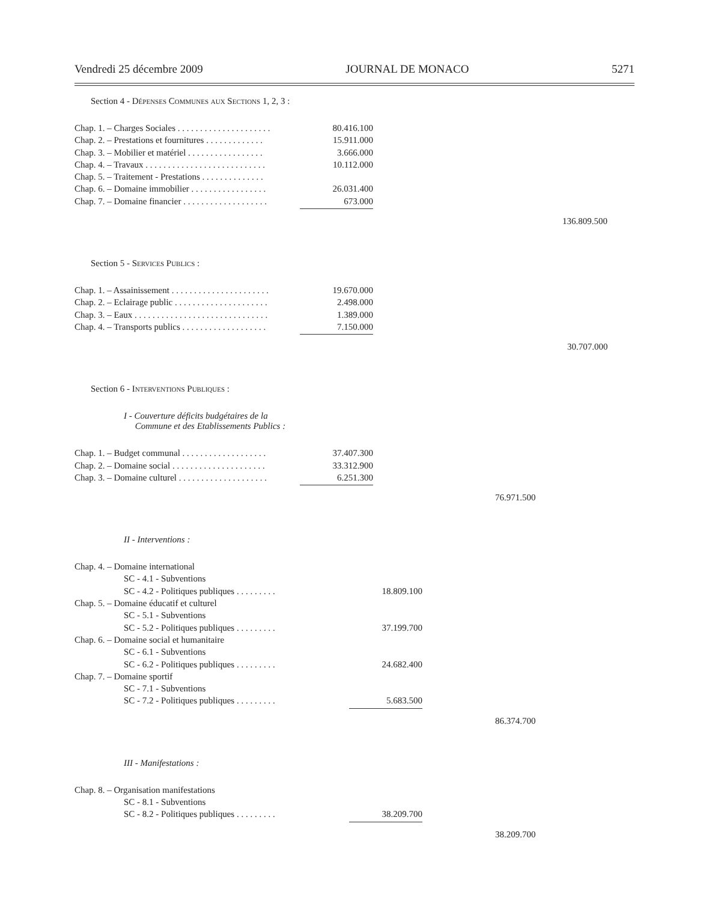Vendredi 25 décembre 2009 JOURNAL DE MONACO 5271
Section 4 - Dépenses Communes aux Sections 1, 2, 3 :
| Chap. 1. – Charges Sociales . . . . . . . . . . . . . . . . . . . . . | 80.416.100 |
| Chap. 2. – Prestations et fournitures . . . . . . . . . . . . . | 15.911.000 |
| Chap. 3. – Mobilier et matériel . . . . . . . . . . . . . . . . . | 3.666.000 |
| Chap. 4. – Travaux . . . . . . . . . . . . . . . . . . . . . . . . . . . | 10.112.000 |
| Chap. 5. – Traitement - Prestations . . . . . . . . . . . . . . | |
| Chap. 6. – Domaine immobilier . . . . . . . . . . . . . . . . . | 26.031.400 |
| Chap. 7. – Domaine financier . . . . . . . . . . . . . . . . . . . | 673.000 |
136.809.500
Section 5 - Services Publics :
| Chap. 1. – Assainissement . . . . . . . . . . . . . . . . . . . . . . | 19.670.000 |
| Chap. 2. – Eclairage public . . . . . . . . . . . . . . . . . . . . . | 2.498.000 |
| Chap. 3. – Eaux . . . . . . . . . . . . . . . . . . . . . . . . . . . . . . | 1.389.000 |
| Chap. 4. – Transports publics . . . . . . . . . . . . . . . . . . . | 7.150.000 |
30.707.000
Section 6 - Interventions Publiques :
I - Couverture déficits budgétaires de la
Commune et des Etablissements Publics :
| Chap. 1. – Budget communal . . . . . . . . . . . . . . . . . . . | 37.407.300 |
| Chap. 2. – Domaine social . . . . . . . . . . . . . . . . . . . . . | 33.312.900 |
| Chap. 3. – Domaine culturel . . . . . . . . . . . . . . . . . . . . | 6.251.300 |
76.971.500
II - Interventions :
| Chap. 4. – Domaine international | |
| SC - 4.1 - Subventions | |
| SC - 4.2 - Politiques publiques . . . . . . . . . | 18.809.100 |
| Chap. 5. – Domaine éducatif et culturel | |
| SC - 5.1 - Subventions | |
| SC - 5.2 - Politiques publiques . . . . . . . . . | 37.199.700 |
| Chap. 6. – Domaine social et humanitaire | |
| SC - 6.1 - Subventions | |
| SC - 6.2 - Politiques publiques . . . . . . . . . | 24.682.400 |
| Chap. 7. – Domaine sportif | |
| SC - 7.1 - Subventions | |
| SC - 7.2 - Politiques publiques . . . . . . . . . | 5.683.500 |
86.374.700
III - Manifestations :
| Chap. 8. – Organisation manifestations | |
| SC - 8.1 - Subventions | |
| SC - 8.2 - Politiques publiques . . . . . . . . . | 38.209.700 |
38.209.700